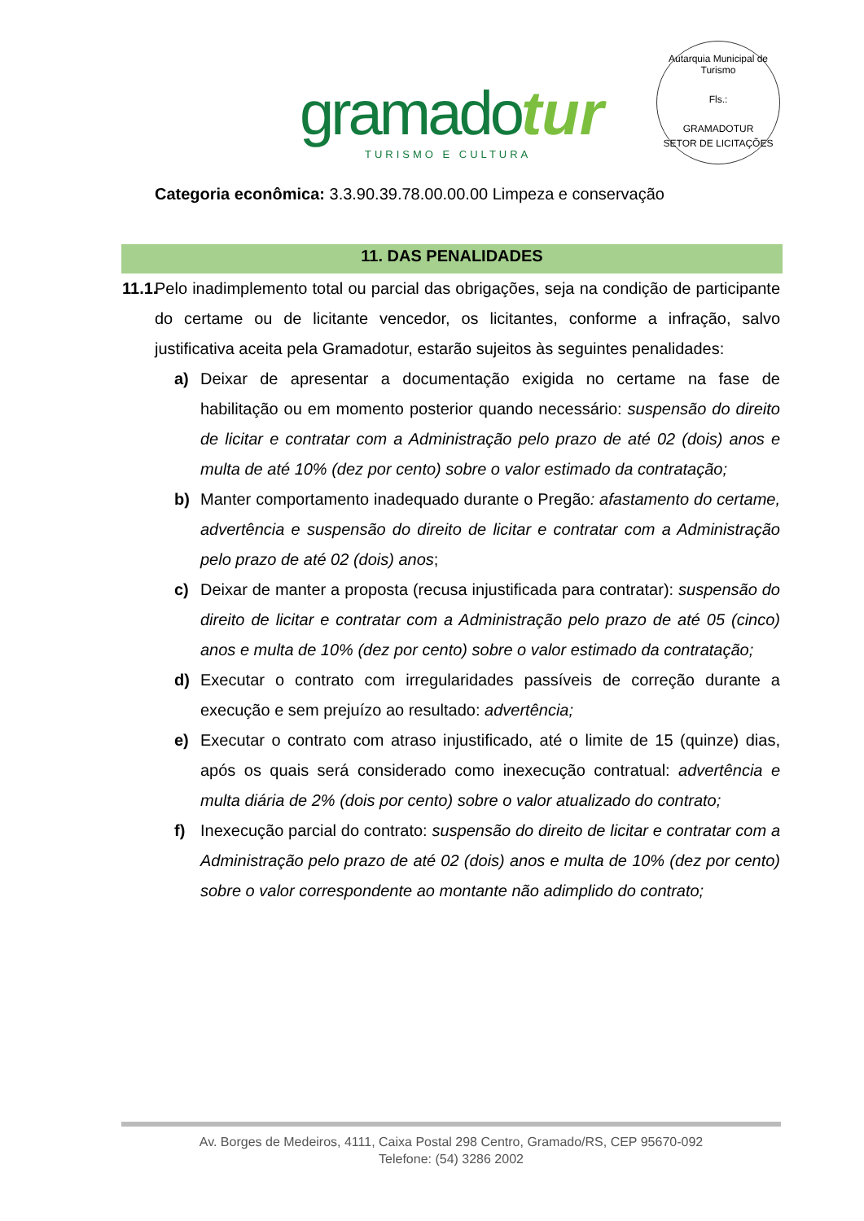gramado tur
TURISMO E CULTURA
Autarquia Municipal de Turismo
Fls.:
GRAMADOTUR
SETOR DE LICITAÇÕES
Categoria econômica: 3.3.90.39.78.00.00.00 Limpeza e conservação
11. DAS PENALIDADES
11.1. Pelo inadimplemento total ou parcial das obrigações, seja na condição de participante do certame ou de licitante vencedor, os licitantes, conforme a infração, salvo justificativa aceita pela Gramadotur, estarão sujeitos às seguintes penalidades:
a) Deixar de apresentar a documentação exigida no certame na fase de habilitação ou em momento posterior quando necessário: suspensão do direito de licitar e contratar com a Administração pelo prazo de até 02 (dois) anos e multa de até 10% (dez por cento) sobre o valor estimado da contratação;
b) Manter comportamento inadequado durante o Pregão: afastamento do certame, advertência e suspensão do direito de licitar e contratar com a Administração pelo prazo de até 02 (dois) anos;
c) Deixar de manter a proposta (recusa injustificada para contratar): suspensão do direito de licitar e contratar com a Administração pelo prazo de até 05 (cinco) anos e multa de 10% (dez por cento) sobre o valor estimado da contratação;
d) Executar o contrato com irregularidades passíveis de correção durante a execução e sem prejuízo ao resultado: advertência;
e) Executar o contrato com atraso injustificado, até o limite de 15 (quinze) dias, após os quais será considerado como inexecução contratual: advertência e multa diária de 2% (dois por cento) sobre o valor atualizado do contrato;
f) Inexecução parcial do contrato: suspensão do direito de licitar e contratar com a Administração pelo prazo de até 02 (dois) anos e multa de 10% (dez por cento) sobre o valor correspondente ao montante não adimplido do contrato;
Av. Borges de Medeiros, 4111, Caixa Postal 298 Centro, Gramado/RS, CEP 95670-092
Telefone: (54) 3286 2002